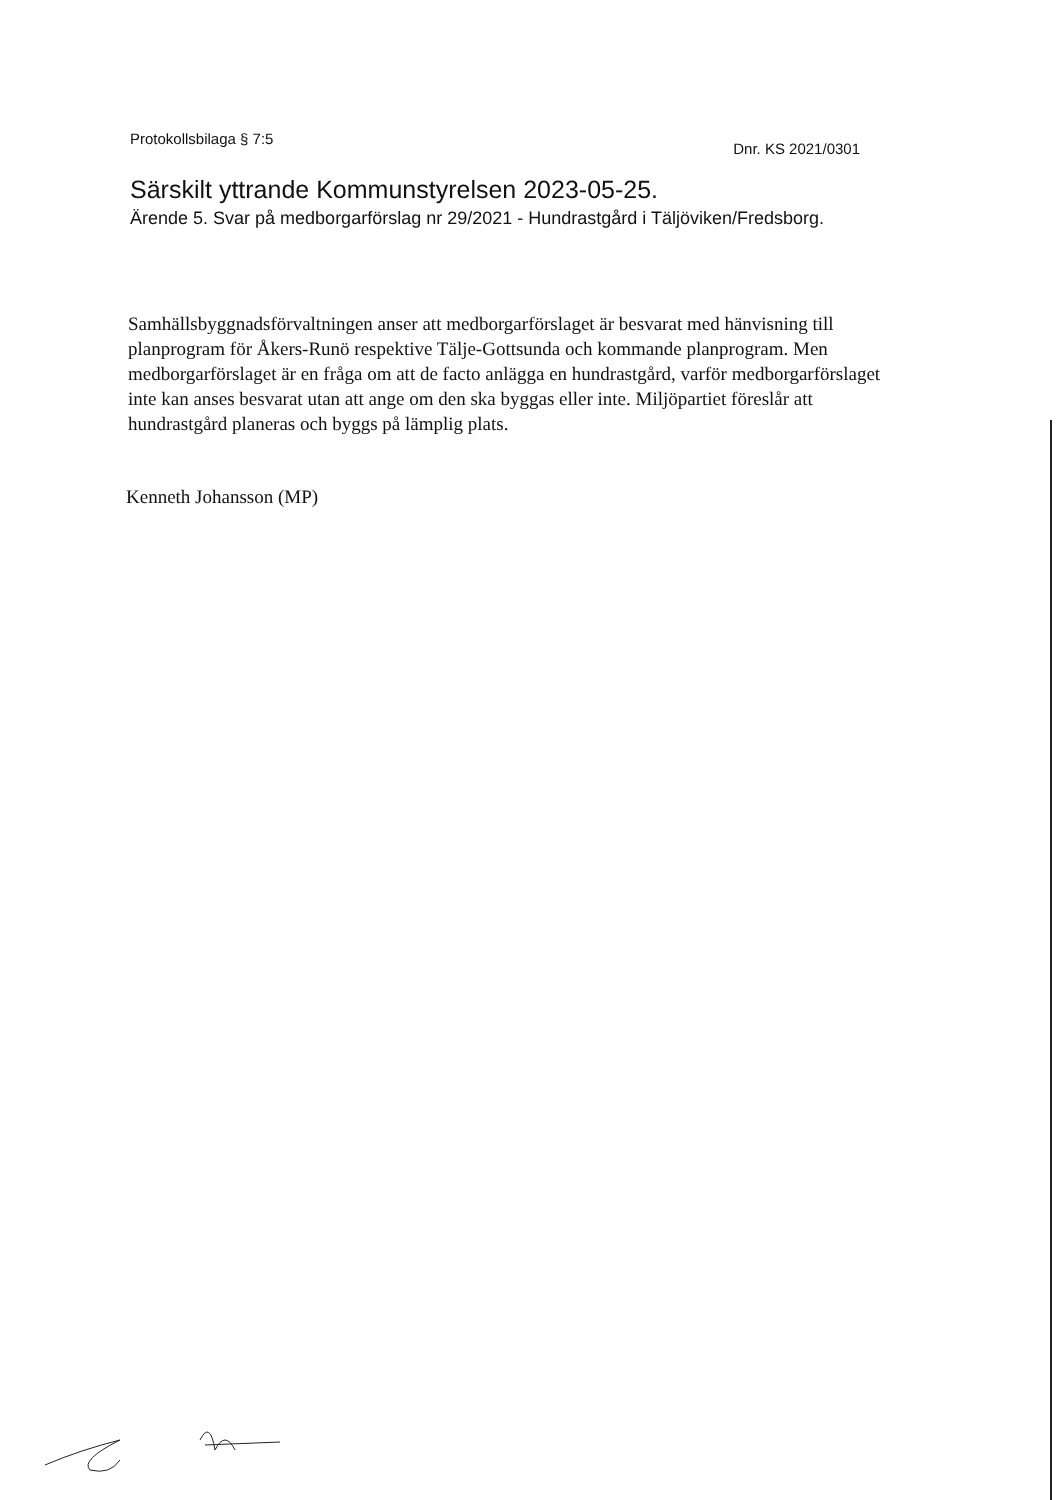Protokollsbilaga § 7:5
Dnr. KS 2021/0301
Särskilt yttrande Kommunstyrelsen 2023-05-25.
Ärende 5. Svar på medborgarförslag nr 29/2021 - Hundrastgård i Täljöviken/Fredsborg.
Samhällsbyggnadsförvaltningen anser att medborgarförslaget är besvarat med hänvisning till planprogram för Åkers-Runö respektive Tälje-Gottsunda och kommande planprogram. Men medborgarförslaget är en fråga om att de facto anlägga en hundrastgård, varför medborgarförslaget inte kan anses besvarat utan att ange om den ska byggas eller inte. Miljöpartiet föreslår att hundrastgård planeras och byggs på lämplig plats.
Kenneth Johansson (MP)